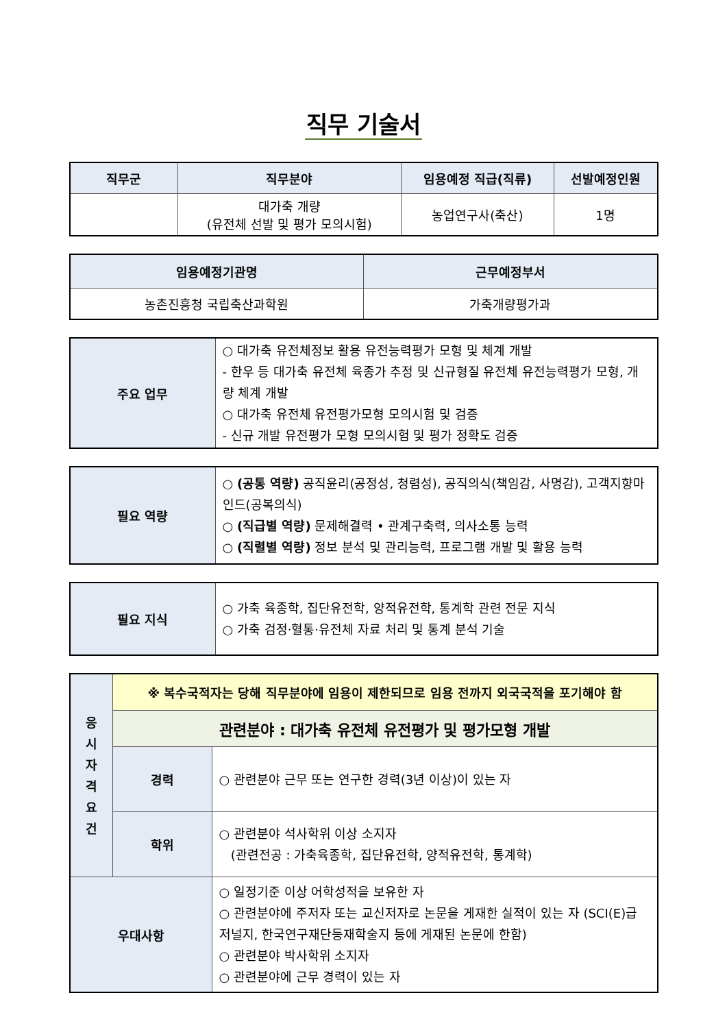직무 기술서
| 직무군 | 직무분야 | 임용예정 직급(직류) | 선발예정인원 |
| --- | --- | --- | --- |
| | 대가축 개량 (유전체 선발 및 평가 모의시험) | 농업연구사(축산) | 1명 |
| 임용예정기관명 | 근무예정부서 |
| --- | --- |
| 농촌진흥청 국립축산과학원 | 가축개량평가과 |
| 주요 업무 | ○ 대가축 유전체정보 활용 유전능력평가 모형 및 체계 개발 - 한우 등 대가축 유전체 육종가 추정 및 신규형질 유전체 유전능력평가 모형, 개량 체계 개발 ○ 대가축 유전체 유전평가모형 모의시험 및 검증 - 신규 개발 유전평가 모형 모의시험 및 평가 정확도 검증 |
| 필요 역량 | ○ (공통 역량) 공직윤리(공정성, 청렴성), 공직의식(책임감, 사명감), 고객지향마인드(공복의식) ○ (직급별 역량) 문제해결력 • 관계구축력, 의사소통 능력 ○ (직렬별 역량) 정보 분석 및 관리능력, 프로그램 개발 및 활용 능력 |
| 필요 지식 | ○ 가축 육종학, 집단유전학, 양적유전학, 통계학 관련 전문 지식 ○ 가축 검정·혈통·유전체 자료 처리 및 통계 분석 기술 |
| 응 시 자 격 요 건 | ※ 복수국적자는 당해 직무분야에 임용이 제한되므로 임용 전까지 외국국적을 포기해야 함 | |
| | 관련분야 : 대가축 유전체 유전평가 및 평가모형 개발 | |
| | 경력 | ○ 관련분야 근무 또는 연구한 경력(3년 이상)이 있는 자 |
| | 학위 | ○ 관련분야 석사학위 이상 소지자 (관련전공 : 가축육종학, 집단유전학, 양적유전학, 통계학) |
| 우대사항 | | ○ 일정기준 이상 어학성적을 보유한 자 ○ 관련분야에 주저자 또는 교신저자로 논문을 게재한 실적이 있는 자 (SCI(E)급 저널지, 한국연구재단등재학술지 등에 게재된 논문에 한함) ○ 관련분야 박사학위 소지자 ○ 관련분야에 근무 경력이 있는 자 |